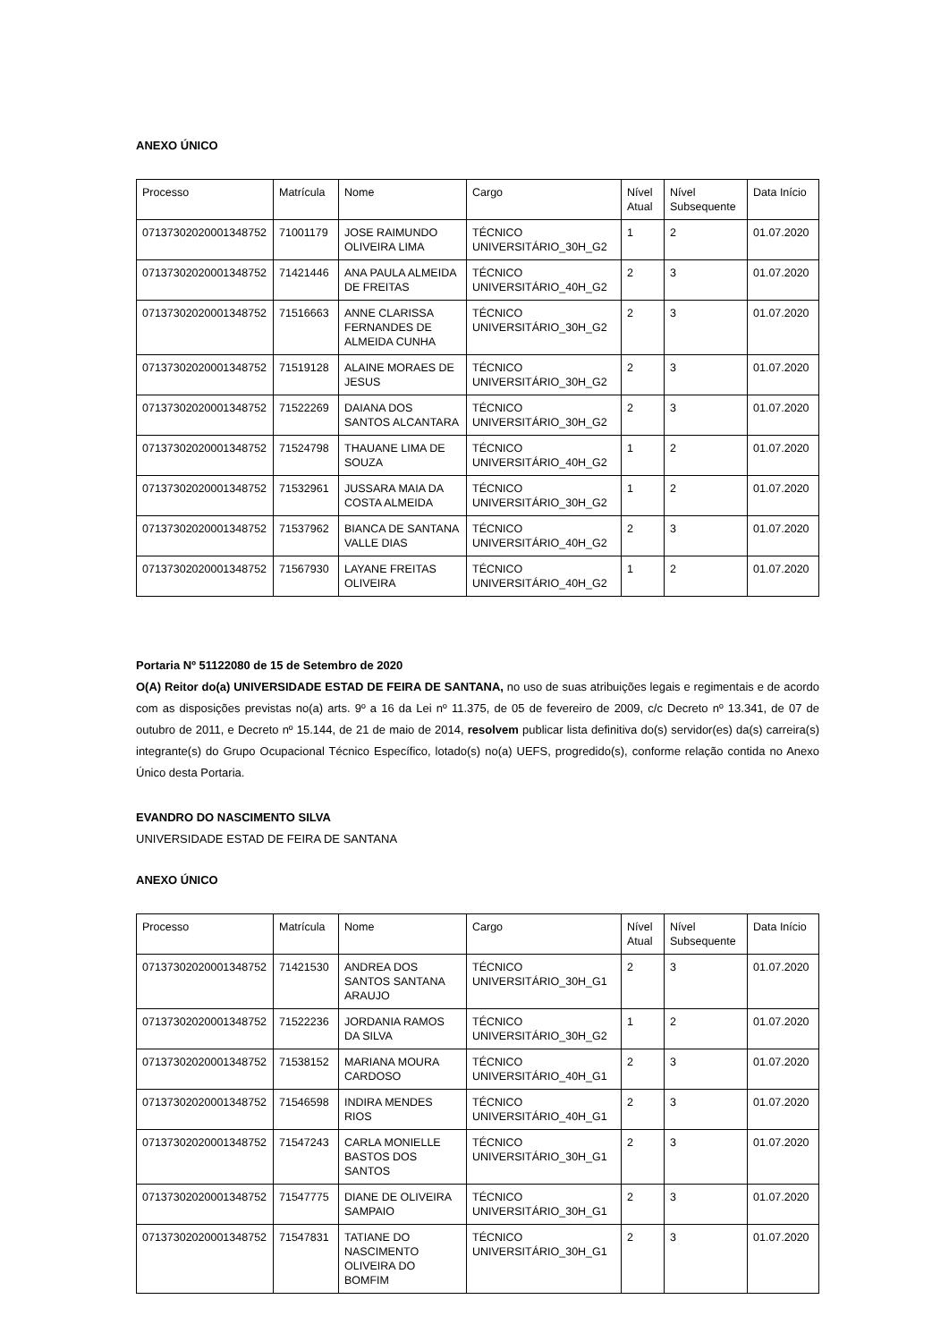ANEXO ÚNICO
| Processo | Matrícula | Nome | Cargo | Nível Atual | Nível Subsequente | Data Início |
| 07137302020001348752 | 71001179 | JOSE RAIMUNDO OLIVEIRA LIMA | TÉCNICO UNIVERSITÁRIO_30H_G2 | 1 | 2 | 01.07.2020 |
| 07137302020001348752 | 71421446 | ANA PAULA ALMEIDA DE FREITAS | TÉCNICO UNIVERSITÁRIO_40H_G2 | 2 | 3 | 01.07.2020 |
| 07137302020001348752 | 71516663 | ANNE CLARISSA FERNANDES DE ALMEIDA CUNHA | TÉCNICO UNIVERSITÁRIO_30H_G2 | 2 | 3 | 01.07.2020 |
| 07137302020001348752 | 71519128 | ALAINE MORAES DE JESUS | TÉCNICO UNIVERSITÁRIO_30H_G2 | 2 | 3 | 01.07.2020 |
| 07137302020001348752 | 71522269 | DAIANA DOS SANTOS ALCANTARA | TÉCNICO UNIVERSITÁRIO_30H_G2 | 2 | 3 | 01.07.2020 |
| 07137302020001348752 | 71524798 | THAUANE LIMA DE SOUZA | TÉCNICO UNIVERSITÁRIO_40H_G2 | 1 | 2 | 01.07.2020 |
| 07137302020001348752 | 71532961 | JUSSARA MAIA DA COSTA ALMEIDA | TÉCNICO UNIVERSITÁRIO_30H_G2 | 1 | 2 | 01.07.2020 |
| 07137302020001348752 | 71537962 | BIANCA DE SANTANA VALLE DIAS | TÉCNICO UNIVERSITÁRIO_40H_G2 | 2 | 3 | 01.07.2020 |
| 07137302020001348752 | 71567930 | LAYANE FREITAS OLIVEIRA | TÉCNICO UNIVERSITÁRIO_40H_G2 | 1 | 2 | 01.07.2020 |
Portaria Nº 51122080 de 15 de Setembro de 2020
O(A) Reitor do(a) UNIVERSIDADE ESTAD DE FEIRA DE SANTANA, no uso de suas atribuições legais e regimentais e de acordo com as disposições previstas no(a) arts. 9º a 16 da Lei nº 11.375, de 05 de fevereiro de 2009, c/c Decreto nº 13.341, de 07 de outubro de 2011, e Decreto nº 15.144, de 21 de maio de 2014, resolvem publicar lista definitiva do(s) servidor(es) da(s) carreira(s) integrante(s) do Grupo Ocupacional Técnico Específico, lotado(s) no(a) UEFS, progredido(s), conforme relação contida no Anexo Único desta Portaria.
EVANDRO DO NASCIMENTO SILVA
UNIVERSIDADE ESTAD DE FEIRA DE SANTANA
ANEXO ÚNICO
| Processo | Matrícula | Nome | Cargo | Nível Atual | Nível Subsequente | Data Início |
| 07137302020001348752 | 71421530 | ANDREA DOS SANTOS SANTANA ARAUJO | TÉCNICO UNIVERSITÁRIO_30H_G1 | 2 | 3 | 01.07.2020 |
| 07137302020001348752 | 71522236 | JORDANIA RAMOS DA SILVA | TÉCNICO UNIVERSITÁRIO_30H_G2 | 1 | 2 | 01.07.2020 |
| 07137302020001348752 | 71538152 | MARIANA MOURA CARDOSO | TÉCNICO UNIVERSITÁRIO_40H_G1 | 2 | 3 | 01.07.2020 |
| 07137302020001348752 | 71546598 | INDIRA MENDES RIOS | TÉCNICO UNIVERSITÁRIO_40H_G1 | 2 | 3 | 01.07.2020 |
| 07137302020001348752 | 71547243 | CARLA MONIELLE BASTOS DOS SANTOS | TÉCNICO UNIVERSITÁRIO_30H_G1 | 2 | 3 | 01.07.2020 |
| 07137302020001348752 | 71547775 | DIANE DE OLIVEIRA SAMPAIO | TÉCNICO UNIVERSITÁRIO_30H_G1 | 2 | 3 | 01.07.2020 |
| 07137302020001348752 | 71547831 | TATIANE DO NASCIMENTO OLIVEIRA DO BOMFIM | TÉCNICO UNIVERSITÁRIO_30H_G1 | 2 | 3 | 01.07.2020 |